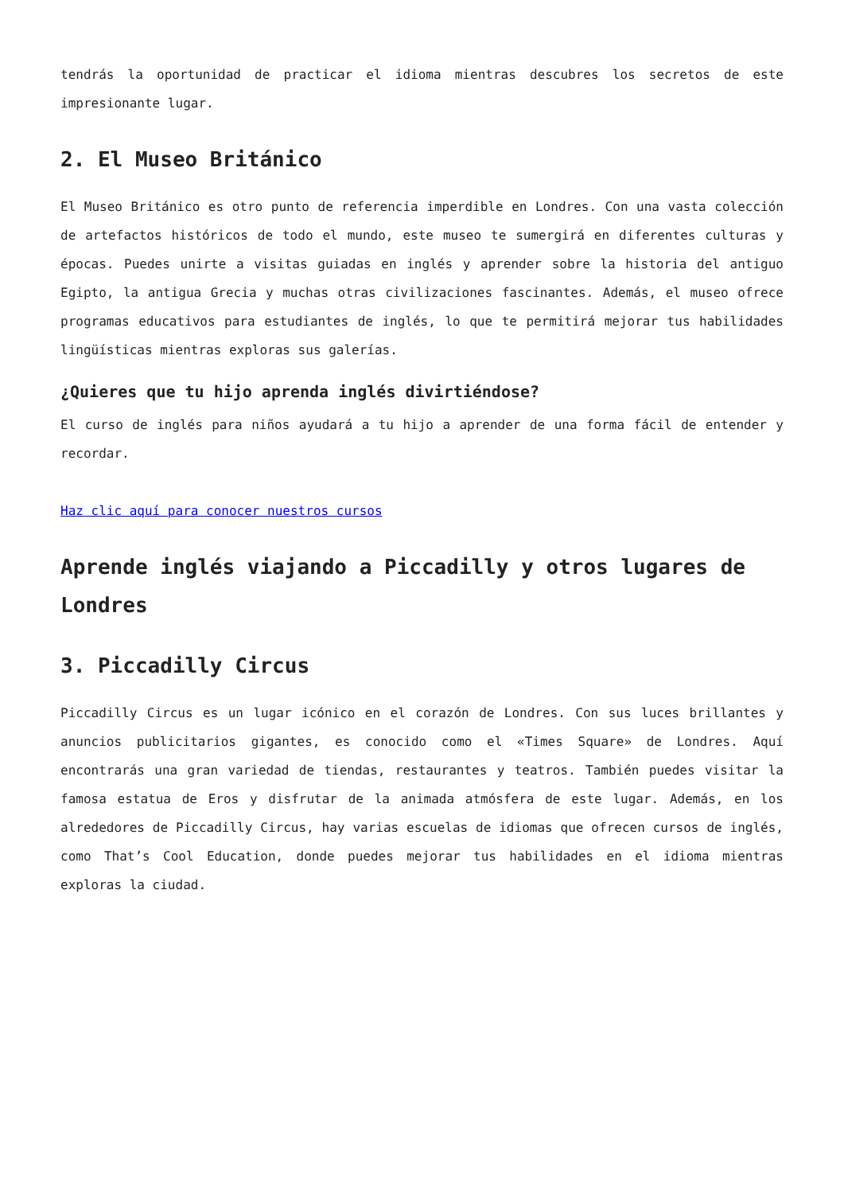tendrás la oportunidad de practicar el idioma mientras descubres los secretos de este impresionante lugar.
2. El Museo Británico
El Museo Británico es otro punto de referencia imperdible en Londres. Con una vasta colección de artefactos históricos de todo el mundo, este museo te sumergirá en diferentes culturas y épocas. Puedes unirte a visitas guiadas en inglés y aprender sobre la historia del antiguo Egipto, la antigua Grecia y muchas otras civilizaciones fascinantes. Además, el museo ofrece programas educativos para estudiantes de inglés, lo que te permitirá mejorar tus habilidades lingüísticas mientras exploras sus galerías.
¿Quieres que tu hijo aprenda inglés divirtiéndose?
El curso de inglés para niños ayudará a tu hijo a aprender de una forma fácil de entender y recordar.
Haz clic aquí para conocer nuestros cursos
Aprende inglés viajando a Piccadilly y otros lugares de Londres
3. Piccadilly Circus
Piccadilly Circus es un lugar icónico en el corazón de Londres. Con sus luces brillantes y anuncios publicitarios gigantes, es conocido como el «Times Square» de Londres. Aquí encontrarás una gran variedad de tiendas, restaurantes y teatros. También puedes visitar la famosa estatua de Eros y disfrutar de la animada atmósfera de este lugar. Además, en los alrededores de Piccadilly Circus, hay varias escuelas de idiomas que ofrecen cursos de inglés, como That’s Cool Education, donde puedes mejorar tus habilidades en el idioma mientras exploras la ciudad.